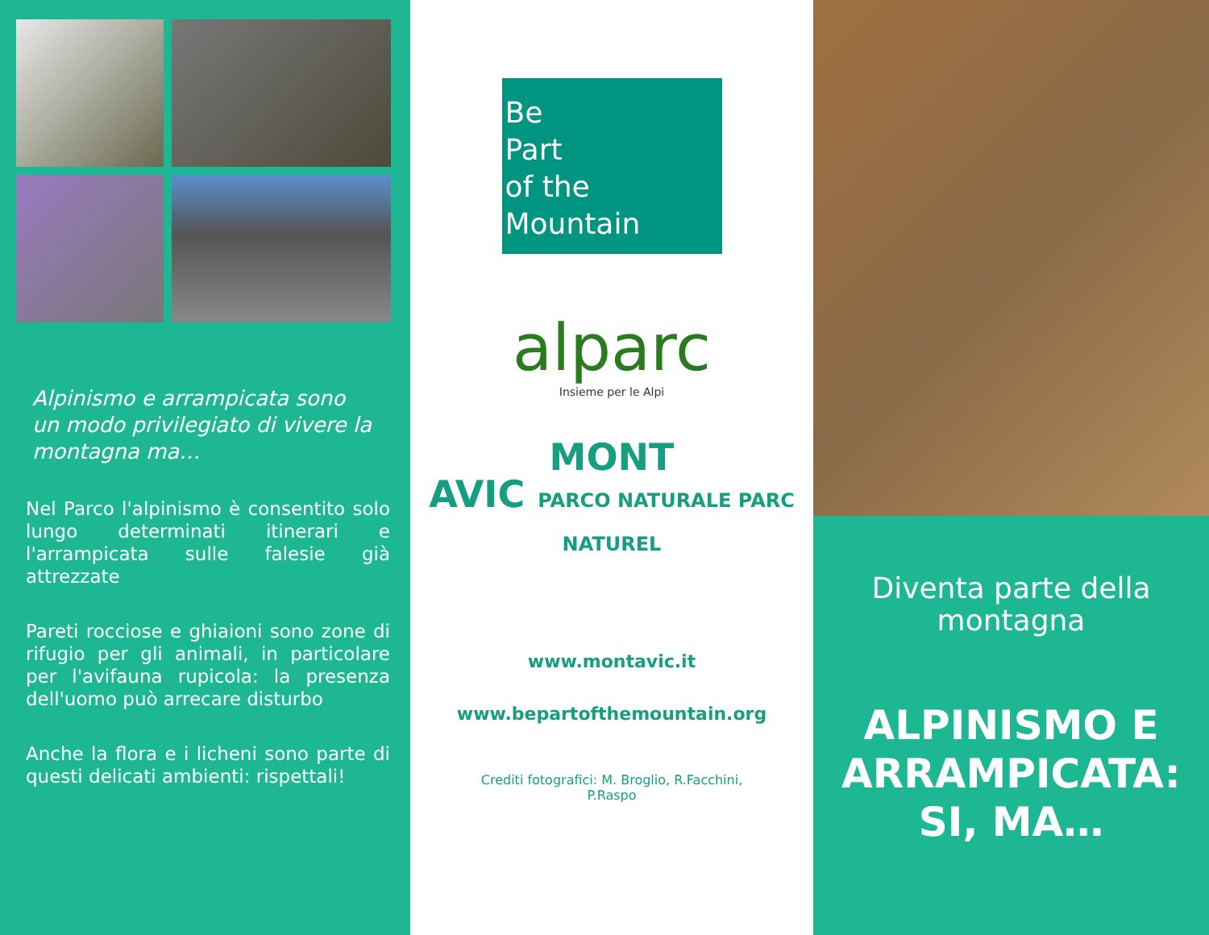Alpinismo e arrampicata sono un modo privilegiato di vivere la montagna ma…
Nel Parco l'alpinismo è consentito solo lungo determinati itinerari e l'arrampicata sulle falesie già attrezzate
Pareti rocciose e ghiaioni sono zone di rifugio per gli animali, in particolare per l'avifauna rupicola: la presenza dell'uomo può arrecare disturbo
Anche la flora e i licheni sono parte di questi delicati ambienti: rispettali!
Be
Part
of the
Mountain
alparc
Insieme per le Alpi
MONT
AVIC PARCO NATURALE PARC NATUREL
www.montavic.it
www.bepartofthemountain.org
Crediti fotografici: M. Broglio, R.Facchini,
P.Raspo
Diventa parte della
montagna
ALPINISMO E ARRAMPICATA: SI, MA…